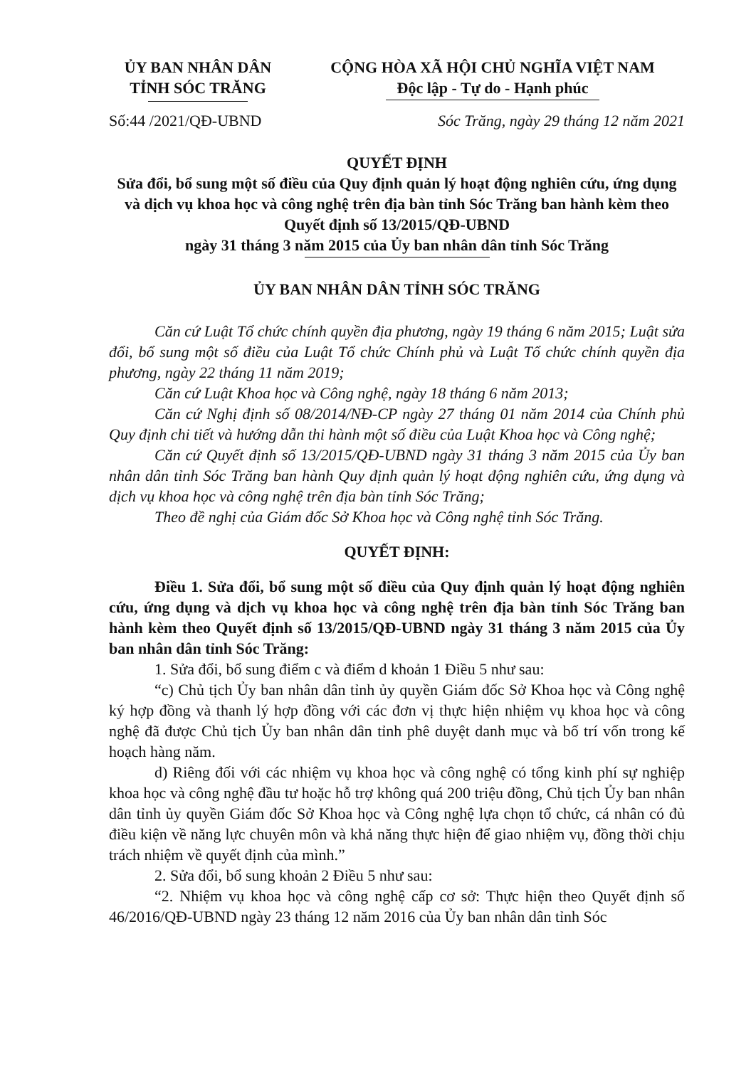ỦY BAN NHÂN DÂN
TỈNH SÓC TRĂNG
CỘNG HÒA XÃ HỘI CHỦ NGHĨA VIỆT NAM
Độc lập - Tự do - Hạnh phúc
Số:44 /2021/QĐ-UBND Sóc Trăng, ngày 29 tháng 12 năm 2021
QUYẾT ĐỊNH
Sửa đổi, bổ sung một số điều của Quy định quản lý hoạt động nghiên cứu, ứng dụng và dịch vụ khoa học và công nghệ trên địa bàn tỉnh Sóc Trăng ban hành kèm theo Quyết định số 13/2015/QĐ-UBND
ngày 31 tháng 3 năm 2015 của Ủy ban nhân dân tỉnh Sóc Trăng
ỦY BAN NHÂN DÂN TỈNH SÓC TRĂNG
Căn cứ Luật Tổ chức chính quyền địa phương, ngày 19 tháng 6 năm 2015; Luật sửa đổi, bổ sung một số điều của Luật Tổ chức Chính phủ và Luật Tổ chức chính quyền địa phương, ngày 22 tháng 11 năm 2019;
Căn cứ Luật Khoa học và Công nghệ, ngày 18 tháng 6 năm 2013;
Căn cứ Nghị định số 08/2014/NĐ-CP ngày 27 tháng 01 năm 2014 của Chính phủ Quy định chi tiết và hướng dẫn thi hành một số điều của Luật Khoa học và Công nghệ;
Căn cứ Quyết định số 13/2015/QĐ-UBND ngày 31 tháng 3 năm 2015 của Ủy ban nhân dân tỉnh Sóc Trăng ban hành Quy định quản lý hoạt động nghiên cứu, ứng dụng và dịch vụ khoa học và công nghệ trên địa bàn tỉnh Sóc Trăng;
Theo đề nghị của Giám đốc Sở Khoa học và Công nghệ tỉnh Sóc Trăng.
QUYẾT ĐỊNH:
Điều 1. Sửa đổi, bổ sung một số điều của Quy định quản lý hoạt động nghiên cứu, ứng dụng và dịch vụ khoa học và công nghệ trên địa bàn tỉnh Sóc Trăng ban hành kèm theo Quyết định số 13/2015/QĐ-UBND ngày 31 tháng 3 năm 2015 của Ủy ban nhân dân tỉnh Sóc Trăng:
1. Sửa đổi, bổ sung điểm c và điểm d khoản 1 Điều 5 như sau:
“c) Chủ tịch Ủy ban nhân dân tỉnh ủy quyền Giám đốc Sở Khoa học và Công nghệ ký hợp đồng và thanh lý hợp đồng với các đơn vị thực hiện nhiệm vụ khoa học và công nghệ đã được Chủ tịch Ủy ban nhân dân tỉnh phê duyệt danh mục và bố trí vốn trong kế hoạch hàng năm.
d) Riêng đối với các nhiệm vụ khoa học và công nghệ có tổng kinh phí sự nghiệp khoa học và công nghệ đầu tư hoặc hỗ trợ không quá 200 triệu đồng, Chủ tịch Ủy ban nhân dân tỉnh ủy quyền Giám đốc Sở Khoa học và Công nghệ lựa chọn tổ chức, cá nhân có đủ điều kiện về năng lực chuyên môn và khả năng thực hiện để giao nhiệm vụ, đồng thời chịu trách nhiệm về quyết định của mình.”
2. Sửa đổi, bổ sung khoản 2 Điều 5 như sau:
“2. Nhiệm vụ khoa học và công nghệ cấp cơ sở: Thực hiện theo Quyết định số 46/2016/QĐ-UBND ngày 23 tháng 12 năm 2016 của Ủy ban nhân dân tỉnh Sóc